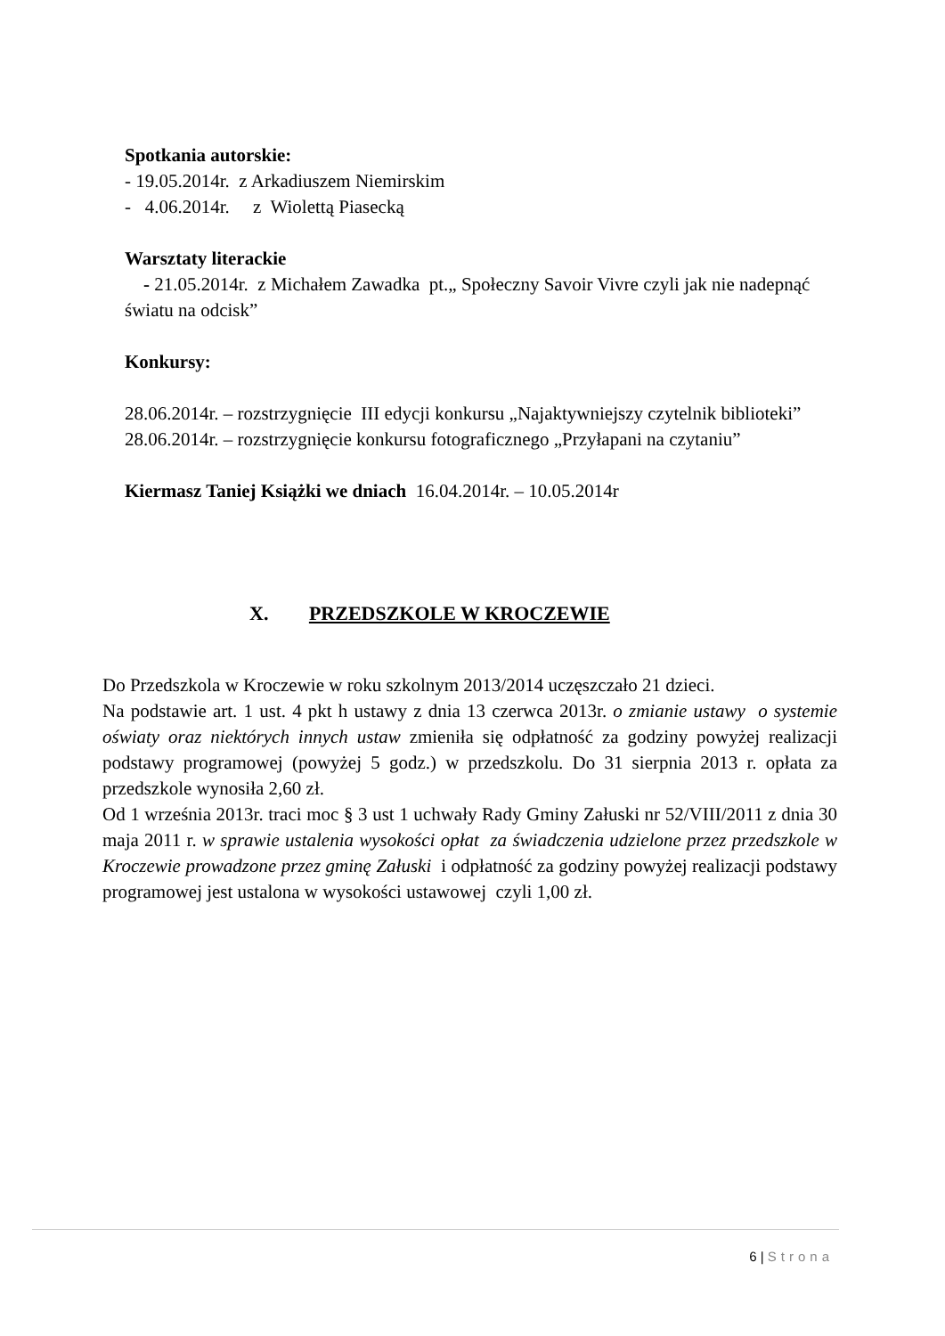Spotkania autorskie:
- 19.05.2014r. z Arkadiuszem Niemirskim
- 4.06.2014r. z Wiolettą Piasecką
Warsztaty literackie
- 21.05.2014r. z Michałem Zawadka pt.„ Społeczny Savoir Vivre czyli jak nie nadepnąć światu na odcisk”
Konkursy:
28.06.2014r. – rozstrzygnięcie III edycji konkursu „Najaktywniejszy czytelnik biblioteki”
28.06.2014r. – rozstrzygnięcie konkursu fotograficznego „Przyłapani na czytaniu”
Kiermasz Taniej Książki we dniach 16.04.2014r. – 10.05.2014r
X. PRZEDSZKOLE W KROCZEWIE
Do Przedszkola w Kroczewie w roku szkolnym 2013/2014 uczęszczało 21 dzieci.
Na podstawie art. 1 ust. 4 pkt h ustawy z dnia 13 czerwca 2013r. o zmianie ustawy o systemie oświaty oraz niektórych innych ustaw zmieniła się odpłatność za godziny powyżej realizacji podstawy programowej (powyżej 5 godz.) w przedszkolu. Do 31 sierpnia 2013 r. opłata za przedszkole wynosiła 2,60 zł.
Od 1 września 2013r. traci moc § 3 ust 1 uchwały Rady Gminy Załuski nr 52/VIII/2011 z dnia 30 maja 2011 r. w sprawie ustalenia wysokości opłat za świadczenia udzielone przez przedszkole w Kroczewie prowadzone przez gminę Załuski i odpłatność za godziny powyżej realizacji podstawy programowej jest ustalona w wysokości ustawowej czyli 1,00 zł.
6 | Strona